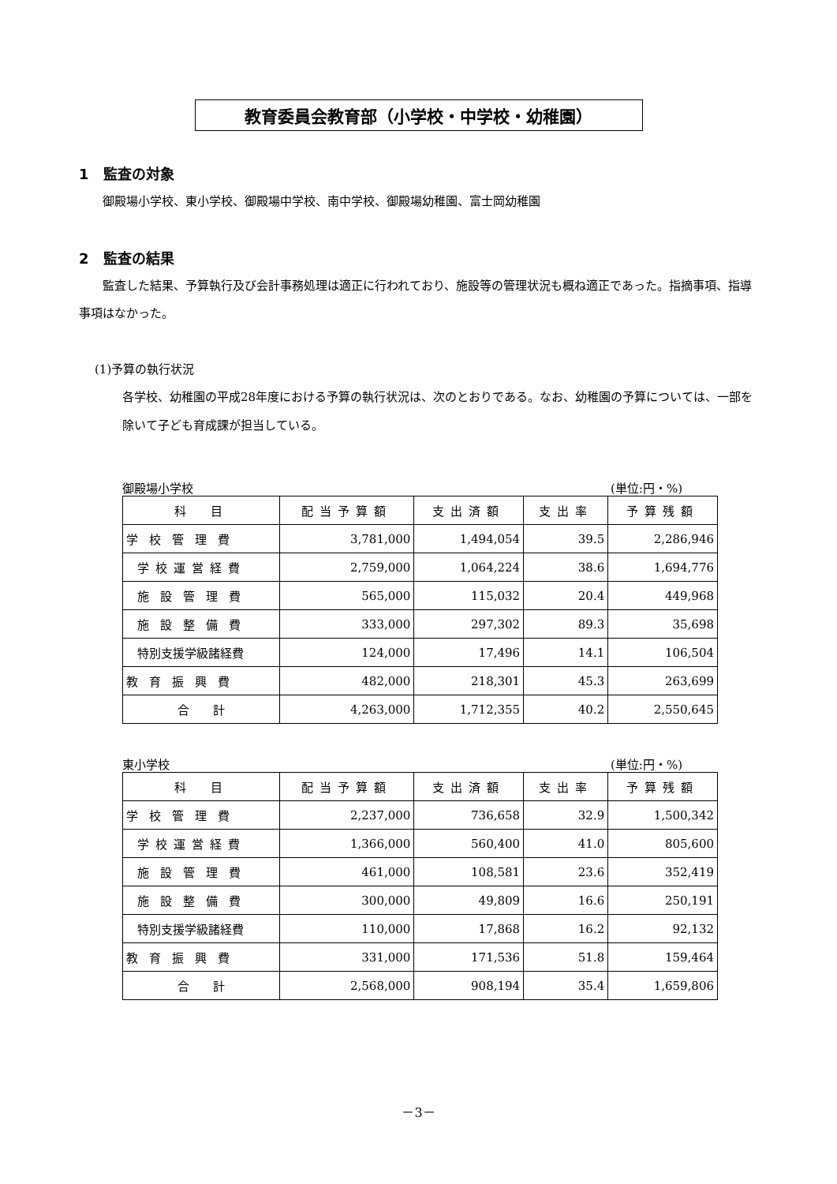教育委員会教育部（小学校・中学校・幼稚園）
1　監査の対象
御殿場小学校、東小学校、御殿場中学校、南中学校、御殿場幼稚園、富士岡幼稚園
2　監査の結果
監査した結果、予算執行及び会計事務処理は適正に行われており、施設等の管理状況も概ね適正であった。指摘事項、指導事項はなかった。
(1)予算の執行状況
各学校、幼稚園の平成28年度における予算の執行状況は、次のとおりである。なお、幼稚園の予算については、一部を除いて子ども育成課が担当している。
御殿場小学校 (単位:円・%)
| 科 目 | 配当予算額 | 支出済額 | 支出率 | 予算残額 |
| --- | --- | --- | --- | --- |
| 学校管理費 | 3,781,000 | 1,494,054 | 39.5 | 2,286,946 |
| 学校運営経費 | 2,759,000 | 1,064,224 | 38.6 | 1,694,776 |
| 施設管理費 | 565,000 | 115,032 | 20.4 | 449,968 |
| 施設整備費 | 333,000 | 297,302 | 89.3 | 35,698 |
| 特別支援学級諸経費 | 124,000 | 17,496 | 14.1 | 106,504 |
| 教育振興費 | 482,000 | 218,301 | 45.3 | 263,699 |
| 合 計 | 4,263,000 | 1,712,355 | 40.2 | 2,550,645 |
東小学校 (単位:円・%)
| 科 目 | 配当予算額 | 支出済額 | 支出率 | 予算残額 |
| --- | --- | --- | --- | --- |
| 学校管理費 | 2,237,000 | 736,658 | 32.9 | 1,500,342 |
| 学校運営経費 | 1,366,000 | 560,400 | 41.0 | 805,600 |
| 施設管理費 | 461,000 | 108,581 | 23.6 | 352,419 |
| 施設整備費 | 300,000 | 49,809 | 16.6 | 250,191 |
| 特別支援学級諸経費 | 110,000 | 17,868 | 16.2 | 92,132 |
| 教育振興費 | 331,000 | 171,536 | 51.8 | 159,464 |
| 合 計 | 2,568,000 | 908,194 | 35.4 | 1,659,806 |
－3－